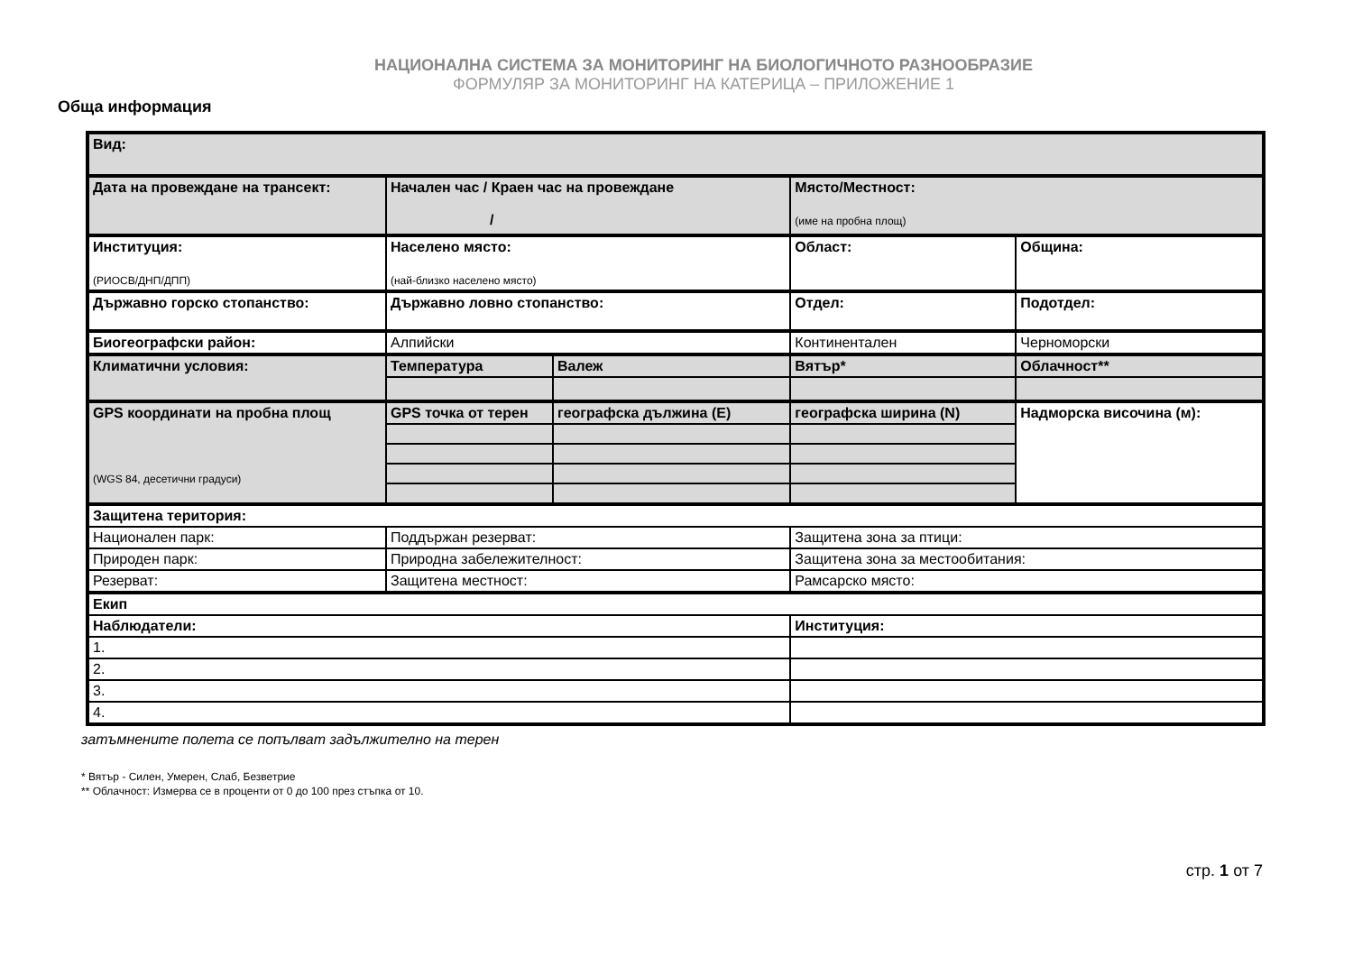НАЦИОНАЛНА СИСТЕМА ЗА МОНИТОРИНГ НА БИОЛОГИЧНОТО РАЗНООБРАЗИЕ
ФОРМУЛЯР ЗА МОНИТОРИНГ НА КАТЕРИЦА – ПРИЛОЖЕНИЕ 1
Обща информация
| Вид: | | | | |
| Дата на провеждане на трансект: | Начален час / Краен час на провеждане / | | Място/Местност: (име на пробна площ) | |
| Институция: (РИОСВ/ДНП/ДПП) | Населено място: (най-близко населено място) | | Област: | Община: |
| Държавно горско стопанство: | Държавно ловно стопанство: | | Отдел: | Подотдел: |
| Биогеографски район: | Алпийски | | Континентален | Черноморски |
| Климатични условия: | Температура | Валеж | Вятър* | Облачност** |
| GPS координати на пробна площ (WGS 84, десетични градуси) | GPS точка от терен | географска дължина (E) | географска ширина (N) | Надморска височина (м): |
| Защитена територия: | | | | |
| Национален парк: | Поддържан резерват: | | Защитена зона за птици: | |
| Природен парк: | Природна забележителност: | | Защитена зона за местообитания: | |
| Резерват: | Защитена местност: | | Рамсарско място: | |
| Екип | | | | |
| Наблюдатели: | | | Институция: | |
| 1. | | | | |
| 2. | | | | |
| 3. | | | | |
| 4. | | | | |
затъмнените полета се попълват задължително на терен
* Вятър - Силен, Умерен, Слаб, Безветрие
** Облачност: Измерва се в проценти от 0 до 100 през стъпка от 10.
стр. 1 от 7